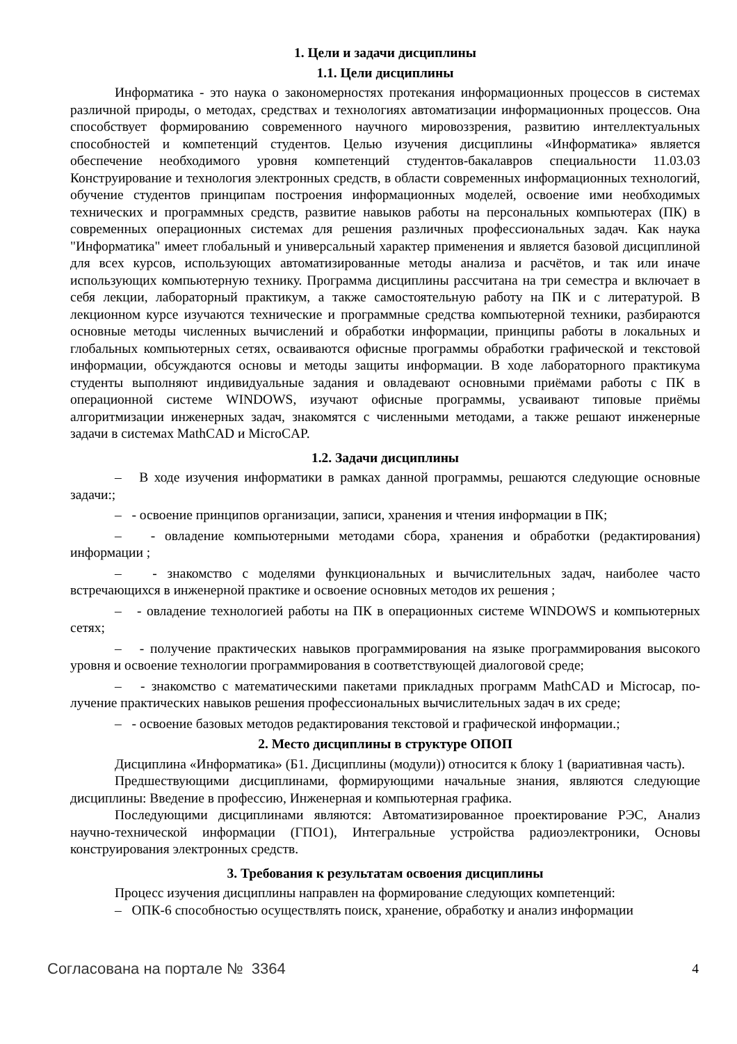1. Цели и задачи дисциплины
1.1. Цели дисциплины
Информатика - это наука о закономерностях протекания информационных процессов в системах различной природы, о методах, средствах и технологиях автоматизации информационных процессов. Она способствует формированию современного научного мировоззрения, развитию интеллектуальных способностей и компетенций студентов. Целью изучения дисциплины «Информатика» является обеспечение необходимого уровня компетенций студентов-бакалавров специальности 11.03.03 Конструирование и технология электронных средств, в области современных информационных технологий, обучение студентов принципам построения информационных моделей, освоение ими необходимых технических и программных средств, развитие навыков работы на персональных компьютерах (ПК) в современных операционных системах для решения различных профессиональных задач. Как наука "Информатика" имеет глобальный и универсальный характер применения и является базовой дисциплиной для всех курсов, использующих автоматизированные методы анализа и расчётов, и так или иначе использующих компьютерную технику. Программа дисциплины рассчитана на три семестра и включает в себя лекции, лабораторный практикум, а также самостоятельную работу на ПК и с литературой. В лекционном курсе изучаются технические и программные средства компьютерной техники, разбираются основные методы численных вычислений и обработки информации, принципы работы в локальных и глобальных компьютерных сетях, осваиваются офисные программы обработки графической и текстовой информации, обсуждаются основы и методы защиты информации. В ходе лабораторного практикума студенты выполняют индивидуальные задания и овладевают основными приёмами работы с ПК в операционной системе WINDOWS, изучают офисные программы, усваивают типовые приёмы алгоритмизации инженерных задач, знакомятся с численными методами, а также решают инженерные задачи в системах MathCAD и MicroCAP.
1.2. Задачи дисциплины
– В ходе изучения информатики в рамках данной программы, решаются следующие основные задачи:;
– - освоение принципов организации, записи, хранения и чтения информации в ПК;
– - овладение компьютерными методами сбора, хранения и обработки (редактирования) информации ;
– - знакомство с моделями функциональных и вычислительных задач, наиболее часто встречающихся в инженерной практике и освоение основных методов их решения ;
– - овладение технологией работы на ПК в операционных системе WINDOWS и компьютерных сетях;
– - получение практических навыков программирования на языке программирования высокого уровня и освоение технологии программирования в соответствующей диалоговой среде;
– - знакомство с математическими пакетами прикладных программ MathCAD и Microcap, по- лучение практических навыков решения профессиональных вычислительных задач в их среде;
– - освоение базовых методов редактирования текстовой и графической информации.;
2. Место дисциплины в структуре ОПОП
Дисциплина «Информатика» (Б1. Дисциплины (модули)) относится к блоку 1 (вариативная часть).
Предшествующими дисциплинами, формирующими начальные знания, являются следующие дисциплины: Введение в профессию, Инженерная и компьютерная графика.
Последующими дисциплинами являются: Автоматизированное проектирование РЭС, Анализ научно-технической информации (ГПО1), Интегральные устройства радиоэлектроники, Основы конструирования электронных средств.
3. Требования к результатам освоения дисциплины
Процесс изучения дисциплины направлен на формирование следующих компетенций:
– ОПК-6 способностью осуществлять поиск, хранение, обработку и анализ информации
Согласована на портале № 3364 4